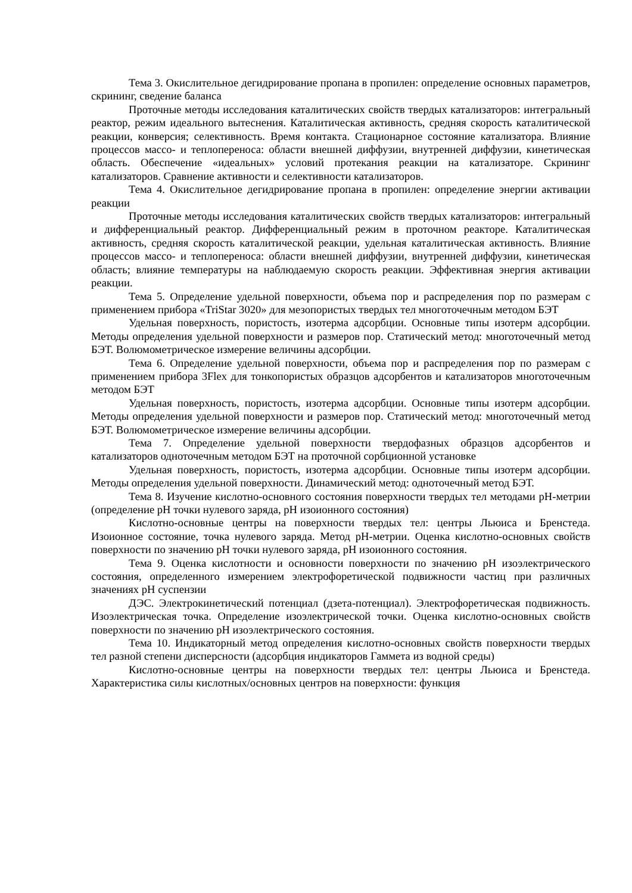Тема 3. Окислительное дегидрирование пропана в пропилен: определение основных параметров, скрининг, сведение баланса
Проточные методы исследования каталитических свойств твердых катализаторов: интегральный реактор, режим идеального вытеснения. Каталитическая активность, средняя скорость каталитической реакции, конверсия; селективность. Время контакта. Стационарное состояние катализатора. Влияние процессов массо- и теплопереноса: области внешней диффузии, внутренней диффузии, кинетическая область. Обеспечение «идеальных» условий протекания реакции на катализаторе. Скрининг катализаторов. Сравнение активности и селективности катализаторов.
Тема 4. Окислительное дегидрирование пропана в пропилен: определение энергии активации реакции
Проточные методы исследования каталитических свойств твердых катализаторов: интегральный и дифференциальный реактор. Дифференциальный режим в проточном реакторе. Каталитическая активность, средняя скорость каталитической реакции, удельная каталитическая активность. Влияние процессов массо- и теплопереноса: области внешней диффузии, внутренней диффузии, кинетическая область; влияние температуры на наблюдаемую скорость реакции. Эффективная энергия активации реакции.
Тема 5. Определение удельной поверхности, объема пор и распределения пор по размерам с применением прибора «TriStar 3020» для мезопористых твердых тел многоточечным методом БЭТ
Удельная поверхность, пористость, изотерма адсорбции. Основные типы изотерм адсорбции. Методы определения удельной поверхности и размеров пор. Статический метод: многоточечный метод БЭТ. Волюмометрическое измерение величины адсорбции.
Тема 6. Определение удельной поверхности, объема пор и распределения пор по размерам с применением прибора 3Flex для тонкопористых образцов адсорбентов и катализаторов многоточечным методом БЭТ
Удельная поверхность, пористость, изотерма адсорбции. Основные типы изотерм адсорбции. Методы определения удельной поверхности и размеров пор. Статический метод: многоточечный метод БЭТ. Волюмометрическое измерение величины адсорбции.
Тема 7. Определение удельной поверхности твердофазных образцов адсорбентов и катализаторов одноточечным методом БЭТ на проточной сорбционной установке
Удельная поверхность, пористость, изотерма адсорбции. Основные типы изотерм адсорбции. Методы определения удельной поверхности. Динамический метод: одноточечный метод БЭТ.
Тема 8. Изучение кислотно-основного состояния поверхности твердых тел методами pH-метрии (определение pH точки нулевого заряда, pH изоионного состояния)
Кислотно-основные центры на поверхности твердых тел: центры Льюиса и Бренстеда. Изоионное состояние, точка нулевого заряда. Метод pH-метрии. Оценка кислотно-основных свойств поверхности по значению pH точки нулевого заряда, pH изоионного состояния.
Тема 9. Оценка кислотности и основности поверхности по значению pH изоэлектрического состояния, определенного измерением электрофоретической подвижности частиц при различных значениях pH суспензии
ДЭС. Электрокинетический потенциал (дзета-потенциал). Электрофоретическая подвижность. Изоэлектрическая точка. Определение изоэлектрической точки. Оценка кислотно-основных свойств поверхности по значению pH изоэлектрического состояния.
Тема 10. Индикаторный метод определения кислотно-основных свойств поверхности твердых тел разной степени дисперсности (адсорбция индикаторов Гаммета из водной среды)
Кислотно-основные центры на поверхности твердых тел: центры Льюиса и Бренстеда. Характеристика силы кислотных/основных центров на поверхности: функция